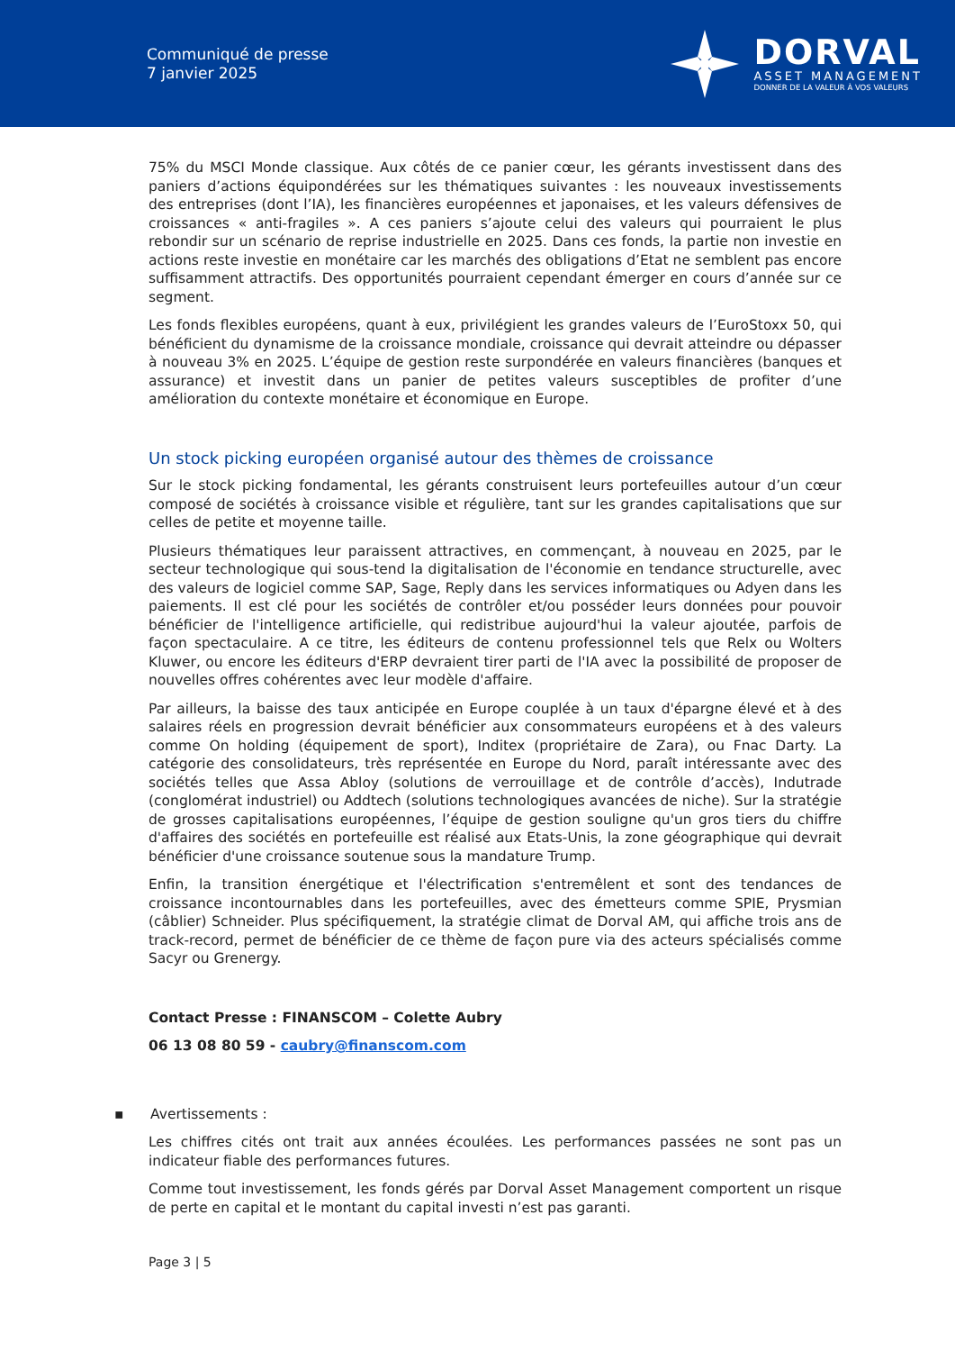Communiqué de presse
7 janvier 2025
DORVAL
ASSET MANAGEMENT
DONNER DE LA VALEUR À VOS VALEURS
75% du MSCI Monde classique. Aux côtés de ce panier cœur, les gérants investissent dans des paniers d’actions équipondérées sur les thématiques suivantes : les nouveaux investissements des entreprises (dont l’IA), les financières européennes et japonaises, et les valeurs défensives de croissances « anti-fragiles ». A ces paniers s’ajoute celui des valeurs qui pourraient le plus rebondir sur un scénario de reprise industrielle en 2025. Dans ces fonds, la partie non investie en actions reste investie en monétaire car les marchés des obligations d’Etat ne semblent pas encore suffisamment attractifs. Des opportunités pourraient cependant émerger en cours d’année sur ce segment.
Les fonds flexibles européens, quant à eux, privilégient les grandes valeurs de l’EuroStoxx 50, qui bénéficient du dynamisme de la croissance mondiale, croissance qui devrait atteindre ou dépasser à nouveau 3% en 2025. L’équipe de gestion reste surpondérée en valeurs financières (banques et assurance) et investit dans un panier de petites valeurs susceptibles de profiter d’une amélioration du contexte monétaire et économique en Europe.
Un stock picking européen organisé autour des thèmes de croissance
Sur le stock picking fondamental, les gérants construisent leurs portefeuilles autour d’un cœur composé de sociétés à croissance visible et régulière, tant sur les grandes capitalisations que sur celles de petite et moyenne taille.
Plusieurs thématiques leur paraissent attractives, en commençant, à nouveau en 2025, par le secteur technologique qui sous-tend la digitalisation de l'économie en tendance structurelle, avec des valeurs de logiciel comme SAP, Sage, Reply dans les services informatiques ou Adyen dans les paiements. Il est clé pour les sociétés de contrôler et/ou posséder leurs données pour pouvoir bénéficier de l'intelligence artificielle, qui redistribue aujourd'hui la valeur ajoutée, parfois de façon spectaculaire. A ce titre, les éditeurs de contenu professionnel tels que Relx ou Wolters Kluwer, ou encore les éditeurs d'ERP devraient tirer parti de l'IA avec la possibilité de proposer de nouvelles offres cohérentes avec leur modèle d'affaire.
Par ailleurs, la baisse des taux anticipée en Europe couplée à un taux d'épargne élevé et à des salaires réels en progression devrait bénéficier aux consommateurs européens et à des valeurs comme On holding (équipement de sport), Inditex (propriétaire de Zara), ou Fnac Darty. La catégorie des consolidateurs, très représentée en Europe du Nord, paraît intéressante avec des sociétés telles que Assa Abloy (solutions de verrouillage et de contrôle d’accès), Indutrade (conglomérat industriel) ou Addtech (solutions technologiques avancées de niche). Sur la stratégie de grosses capitalisations européennes, l’équipe de gestion souligne qu'un gros tiers du chiffre d'affaires des sociétés en portefeuille est réalisé aux Etats-Unis, la zone géographique qui devrait bénéficier d'une croissance soutenue sous la mandature Trump.
Enfin, la transition énergétique et l'électrification s'entremêlent et sont des tendances de croissance incontournables dans les portefeuilles, avec des émetteurs comme SPIE, Prysmian (câblier) Schneider. Plus spécifiquement, la stratégie climat de Dorval AM, qui affiche trois ans de track-record, permet de bénéficier de ce thème de façon pure via des acteurs spécialisés comme Sacyr ou Grenergy.
Contact Presse : FINANSCOM – Colette Aubry
06 13 08 80 59 - caubry@finanscom.com
▪ Avertissements :
Les chiffres cités ont trait aux années écoulées. Les performances passées ne sont pas un indicateur fiable des performances futures.
Comme tout investissement, les fonds gérés par Dorval Asset Management comportent un risque de perte en capital et le montant du capital investi n’est pas garanti.
Page 3 | 5